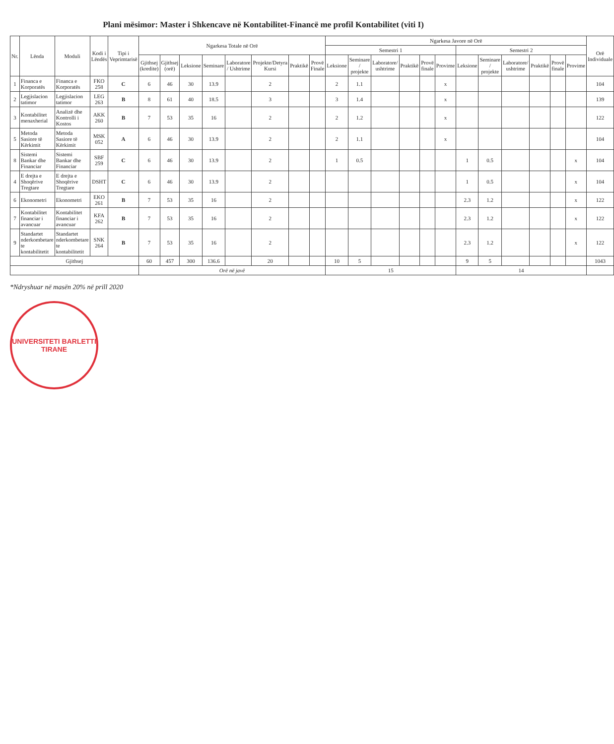Plani mësimor: Master i Shkencave në Kontabilitet-Financë me profil Kontabilitet (viti I)
| Nr. | Lënda | Moduli | Kodi i Lëndës | Tipi i Veprimtarisë | Ngarkesa Totale në Orë | | | | | | | | Ngarkesa Javore në Orë | | | | | | | | | | | | Orë Individuale |
| --- | --- | --- | --- | --- | --- | --- | --- | --- | --- | --- | --- | --- | --- | --- | --- | --- | --- | --- | --- | --- | --- | --- | --- | --- | --- |
| | | | | | | | | | | | | | Semestri 1 | | | | | | Semestri 2 | | | | | | |
| | | | | | Gjithsej (kredite) | Gjithsej (orë) | Leksione | Seminare | Laboratore / Ushtrime | Projekte/Detyra Kursi | Praktikë | Provë Finale | Leksione | Seminare / projekte | Laboratore/ ushtrime | Praktikë | Provë finale | Provime | Leksione | Seminare / projekte | Laboratore/ ushtrime | Praktikë | Provë finale | Provime | |
| 1 | Financa e Korporatës | Financa e Korporatës | FKO 258 | C | 6 | 46 | 30 | 13.9 | | 2 | | | 2 | 1.1 | | | | x | | | | | | | 104 |
| 2 | Legjislacion tatimor | Legjislacion tatimor | LEG 263 | B | 8 | 61 | 40 | 18.5 | | 3 | | | 3 | 1.4 | | | | x | | | | | | | 139 |
| 3 | Kontabilitet menaxherial | Analizë dhe Kontrolli i Kostos | AKK 260 | B | 7 | 53 | 35 | 16 | | 2 | | | 2 | 1.2 | | | | x | | | | | | | 122 |
| 5 | Metoda Sasiore të Kërkimit | Metoda Sasiore të Kërkimit | MSK 052 | A | 6 | 46 | 30 | 13.9 | | 2 | | | 2 | 1.1 | | | | x | | | | | | | 104 |
| 8 | Sistemi Bankar dhe Financiar | Sistemi Bankar dhe Financiar | SBF 259 | C | 6 | 46 | 30 | 13.9 | | 2 | | | 1 | 0.5 | | | | | 1 | 0.5 | | | | x | 104 |
| 4 | E drejta e Shoqërive Tregtare | E drejta e Shoqërive Tregtare | DSHT | C | 6 | 46 | 30 | 13.9 | | 2 | | | | | | | | | 1 | 0.5 | | | | x | 104 |
| 6 | Ekonometri | Ekonometri | EKO 261 | B | 7 | 53 | 35 | 16 | | 2 | | | | | | | | | 2.3 | 1.2 | | | | x | 122 |
| 7 | Kontabilitet financiar i avancuar | Kontabilitet financiar i avancuar | KFA 262 | B | 7 | 53 | 35 | 16 | | 2 | | | | | | | | | 2.3 | 1.2 | | | | x | 122 |
| 9 | Standartet nderkombetare te kontabilitetit | Standartet nderkombetare te kontabilitetit | SNK 264 | B | 7 | 53 | 35 | 16 | | 2 | | | | | | | | | 2.3 | 1.2 | | | | x | 122 |
| Gjithsej | | | | | 60 | 457 | 300 | 136.6 | | 20 | | | 10 | 5 | | | | | 9 | 5 | | | | | 1043 |
| | | | | | Orë në javë | | | | | | | | 15 | | | | | | 14 | | | | | | |
*Ndryshuar në masën 20% në prill 2020
UNIVERSITETI BARLETTI
TIRANE